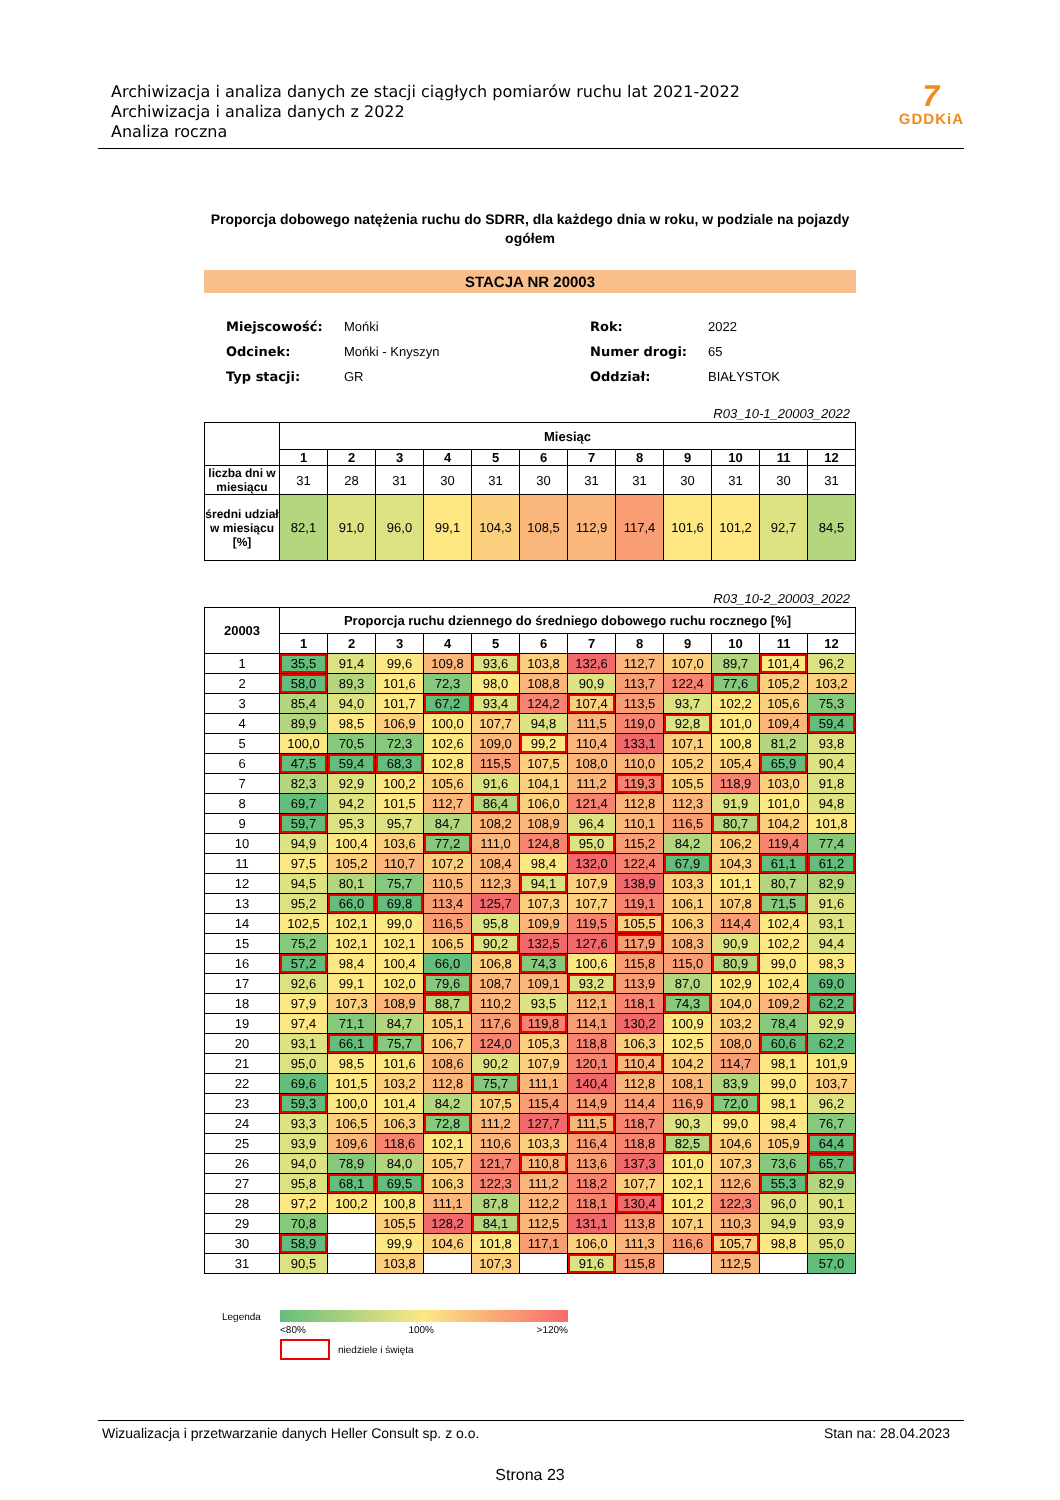Archiwizacja i analiza danych ze stacji ciągłych pomiarów ruchu lat 2021-2022
Archiwizacja i analiza danych z 2022
Analiza roczna
7
GDDKiA
Proporcja dobowego natężenia ruchu do SDRR, dla każdego dnia w roku, w podziale na pojazdy ogółem
STACJA NR 20003
| Miejscowość: | Mońki |
| Odcinek: | Mońki - Knyszyn |
| Typ stacji: | GR |
| Rok: | 2022 |
| Numer drogi: | 65 |
| Oddział: | BIAŁYSTOK |
R03_10-1_20003_2022
| | Miesiąc | | | | | | | | | | | |
| --- | --- | --- | --- | --- | --- | --- | --- | --- | --- | --- | --- | --- |
| | 1 | 2 | 3 | 4 | 5 | 6 | 7 | 8 | 9 | 10 | 11 | 12 |
| liczba dni w miesiącu | 31 | 28 | 31 | 30 | 31 | 30 | 31 | 31 | 30 | 31 | 30 | 31 |
| średni udział w miesiącu [%] | 82,1 | 91,0 | 96,0 | 99,1 | 104,3 | 108,5 | 112,9 | 117,4 | 101,6 | 101,2 | 92,7 | 84,5 |
R03_10-2_20003_2022
| 20003 | Proporcja ruchu dziennego do średniego dobowego ruchu rocznego [%] | | | | | | | | | | | |
| --- | --- | --- | --- | --- | --- | --- | --- | --- | --- | --- | --- | --- |
| | 1 | 2 | 3 | 4 | 5 | 6 | 7 | 8 | 9 | 10 | 11 | 12 |
| 1 | 35,5 | 91,4 | 99,6 | 109,8 | 93,6 | 103,8 | 132,6 | 112,7 | 107,0 | 89,7 | 101,4 | 96,2 |
| 2 | 58,0 | 89,3 | 101,6 | 72,3 | 98,0 | 108,8 | 90,9 | 113,7 | 122,4 | 77,6 | 105,2 | 103,2 |
| 3 | 85,4 | 94,0 | 101,7 | 67,2 | 93,4 | 124,2 | 107,4 | 113,5 | 93,7 | 102,2 | 105,6 | 75,3 |
| 4 | 89,9 | 98,5 | 106,9 | 100,0 | 107,7 | 94,8 | 111,5 | 119,0 | 92,8 | 101,0 | 109,4 | 59,4 |
| 5 | 100,0 | 70,5 | 72,3 | 102,6 | 109,0 | 99,2 | 110,4 | 133,1 | 107,1 | 100,8 | 81,2 | 93,8 |
| 6 | 47,5 | 59,4 | 68,3 | 102,8 | 115,5 | 107,5 | 108,0 | 110,0 | 105,2 | 105,4 | 65,9 | 90,4 |
| 7 | 82,3 | 92,9 | 100,2 | 105,6 | 91,6 | 104,1 | 111,2 | 119,3 | 105,5 | 118,9 | 103,0 | 91,8 |
| 8 | 69,7 | 94,2 | 101,5 | 112,7 | 86,4 | 106,0 | 121,4 | 112,8 | 112,3 | 91,9 | 101,0 | 94,8 |
| 9 | 59,7 | 95,3 | 95,7 | 84,7 | 108,2 | 108,9 | 96,4 | 110,1 | 116,5 | 80,7 | 104,2 | 101,8 |
| 10 | 94,9 | 100,4 | 103,6 | 77,2 | 111,0 | 124,8 | 95,0 | 115,2 | 84,2 | 106,2 | 119,4 | 77,4 |
| 11 | 97,5 | 105,2 | 110,7 | 107,2 | 108,4 | 98,4 | 132,0 | 122,4 | 67,9 | 104,3 | 61,1 | 61,2 |
| 12 | 94,5 | 80,1 | 75,7 | 110,5 | 112,3 | 94,1 | 107,9 | 138,9 | 103,3 | 101,1 | 80,7 | 82,9 |
| 13 | 95,2 | 66,0 | 69,8 | 113,4 | 125,7 | 107,3 | 107,7 | 119,1 | 106,1 | 107,8 | 71,5 | 91,6 |
| 14 | 102,5 | 102,1 | 99,0 | 116,5 | 95,8 | 109,9 | 119,5 | 105,5 | 106,3 | 114,4 | 102,4 | 93,1 |
| 15 | 75,2 | 102,1 | 102,1 | 106,5 | 90,2 | 132,5 | 127,6 | 117,9 | 108,3 | 90,9 | 102,2 | 94,4 |
| 16 | 57,2 | 98,4 | 100,4 | 66,0 | 106,8 | 74,3 | 100,6 | 115,8 | 115,0 | 80,9 | 99,0 | 98,3 |
| 17 | 92,6 | 99,1 | 102,0 | 79,6 | 108,7 | 109,1 | 93,2 | 113,9 | 87,0 | 102,9 | 102,4 | 69,0 |
| 18 | 97,9 | 107,3 | 108,9 | 88,7 | 110,2 | 93,5 | 112,1 | 118,1 | 74,3 | 104,0 | 109,2 | 62,2 |
| 19 | 97,4 | 71,1 | 84,7 | 105,1 | 117,6 | 119,8 | 114,1 | 130,2 | 100,9 | 103,2 | 78,4 | 92,9 |
| 20 | 93,1 | 66,1 | 75,7 | 106,7 | 124,0 | 105,3 | 118,8 | 106,3 | 102,5 | 108,0 | 60,6 | 62,2 |
| 21 | 95,0 | 98,5 | 101,6 | 108,6 | 90,2 | 107,9 | 120,1 | 110,4 | 104,2 | 114,7 | 98,1 | 101,9 |
| 22 | 69,6 | 101,5 | 103,2 | 112,8 | 75,7 | 111,1 | 140,4 | 112,8 | 108,1 | 83,9 | 99,0 | 103,7 |
| 23 | 59,3 | 100,0 | 101,4 | 84,2 | 107,5 | 115,4 | 114,9 | 114,4 | 116,9 | 72,0 | 98,1 | 96,2 |
| 24 | 93,3 | 106,5 | 106,3 | 72,8 | 111,2 | 127,7 | 111,5 | 118,7 | 90,3 | 99,0 | 98,4 | 76,7 |
| 25 | 93,9 | 109,6 | 118,6 | 102,1 | 110,6 | 103,3 | 116,4 | 118,8 | 82,5 | 104,6 | 105,9 | 64,4 |
| 26 | 94,0 | 78,9 | 84,0 | 105,7 | 121,7 | 110,8 | 113,6 | 137,3 | 101,0 | 107,3 | 73,6 | 65,7 |
| 27 | 95,8 | 68,1 | 69,5 | 106,3 | 122,3 | 111,2 | 118,2 | 107,7 | 102,1 | 112,6 | 55,3 | 82,9 |
| 28 | 97,2 | 100,2 | 100,8 | 111,1 | 87,8 | 112,2 | 118,1 | 130,4 | 101,2 | 122,3 | 96,0 | 90,1 |
| 29 | 70,8 | | 105,5 | 128,2 | 84,1 | 112,5 | 131,1 | 113,8 | 107,1 | 110,3 | 94,9 | 93,9 |
| 30 | 58,9 | | 99,9 | 104,6 | 101,8 | 117,1 | 106,0 | 111,3 | 116,6 | 105,7 | 98,8 | 95,0 |
| 31 | 90,5 | | 103,8 | | 107,3 | | 91,6 | 115,8 | | 112,5 | | 57,0 |
Legenda
<80% 100% >120%
niedziele i święta
Wizualizacja i przetwarzanie danych Heller Consult sp. z o.o. Stan na: 28.04.2023
Strona 23